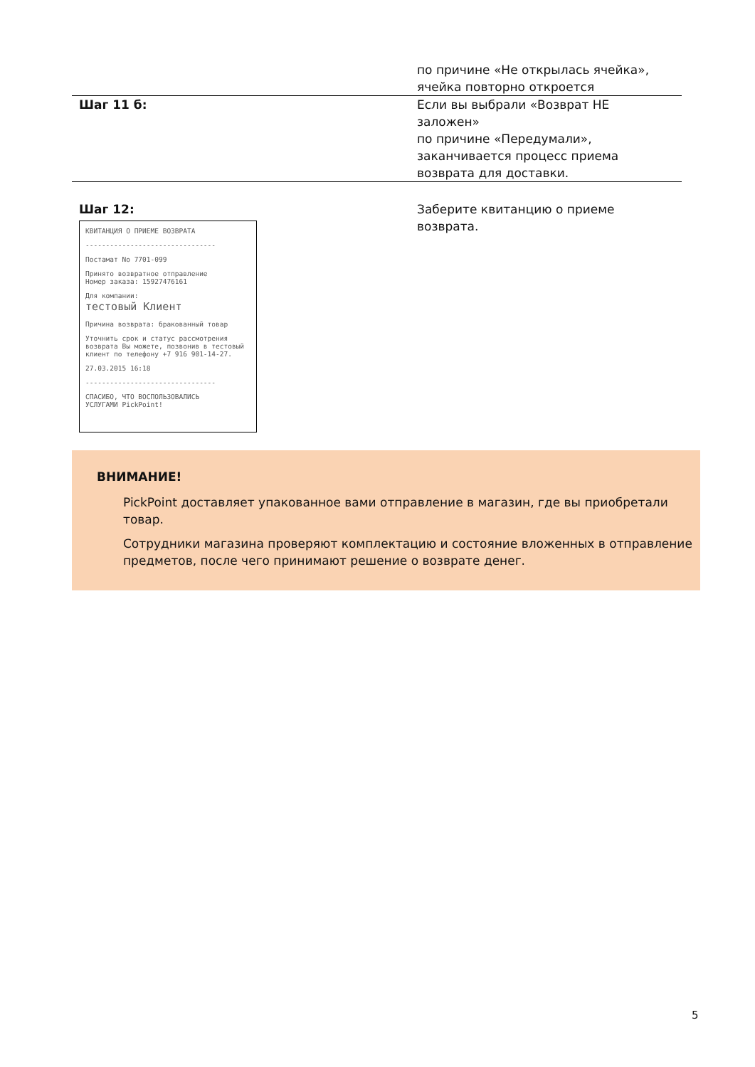| | по причине «Не открылась ячейка», ячейка повторно откроется |
| Шаг 11 б: | Если вы выбрали «Возврат НЕ заложен» по причине «Передумали», заканчивается процесс приема возврата для доставки. |
| Шаг 12: КВИТАНЦИЯ О ПРИЕМЕ ВОЗВРАТА -------------------------------- Постамат No 7701-099 Принято возвратное отправление Номер заказа: 15927476161 Для компании: тестовый Клиент Причина возврата: бракованный товар Уточнить срок и статус рассмотрения возврата Вы можете, позвонив в тестовый клиент по телефону +7 916 901-14-27. 27.03.2015 16:18 -------------------------------- СПАСИБО, ЧТО ВОСПОЛЬЗОВАЛИСЬ УСЛУГАМИ PickPoint! | Заберите квитанцию о приеме возврата. |
ВНИМАНИЕ!
PickPoint доставляет упакованное вами отправление в магазин, где вы приобретали товар.
Сотрудники магазина проверяют комплектацию и состояние вложенных в отправление предметов, после чего принимают решение о возврате денег.
5